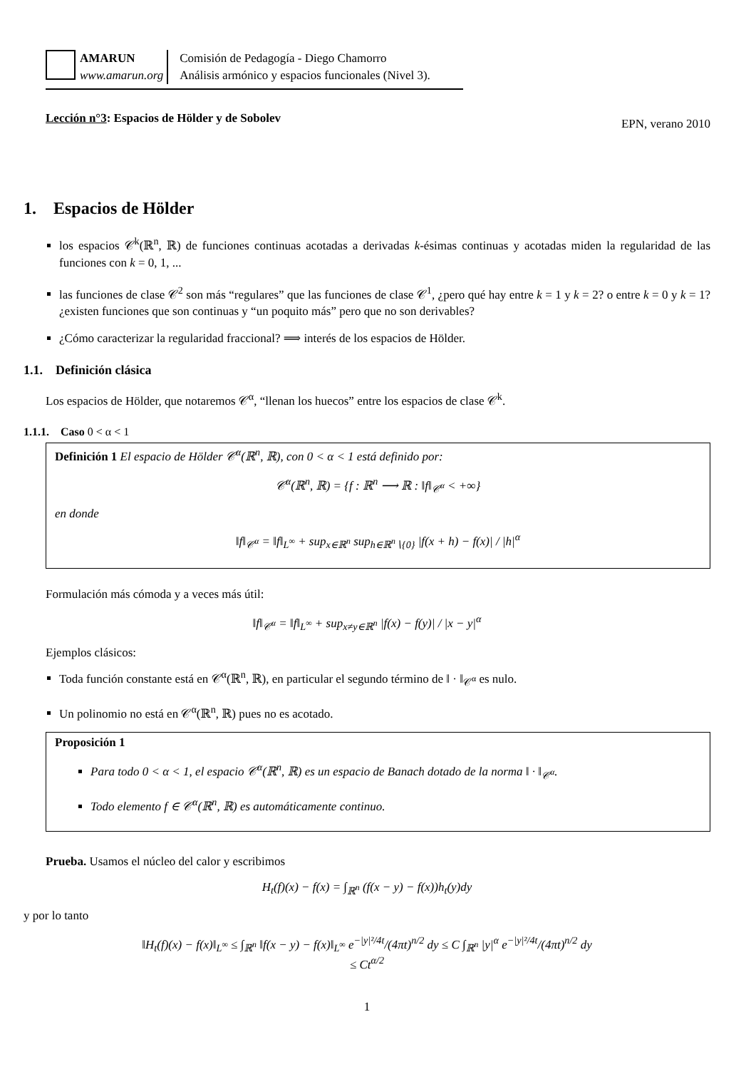AMARUN
www.amarun.org
Comisión de Pedagogía - Diego Chamorro
Análisis armónico y espacios funcionales (Nivel 3).
Lección n°3: Espacios de Hölder y de Sobolev EPN, verano 2010
1. Espacios de Hölder
los espacios 𝒞<sup>k</sup>(ℝ<sup>n</sup>, ℝ) de funciones continuas acotadas a derivadas k-ésimas continuas y acotadas miden la regularidad de las funciones con k = 0, 1, ...
las funciones de clase 𝒞<sup>2</sup> son más “regulares” que las funciones de clase 𝒞<sup>1</sup>, ¿pero qué hay entre k = 1 y k = 2? o entre k = 0 y k = 1? ¿existen funciones que son continuas y “un poquito más” pero que no son derivables?
¿Cómo caracterizar la regularidad fraccional? ⟹ interés de los espacios de Hölder.
1.1. Definición clásica
Los espacios de Hölder, que notaremos 𝒞<sup>α</sup>, “llenan los huecos” entre los espacios de clase 𝒞<sup>k</sup>.
1.1.1. Caso 0 < α < 1
Definición 1 El espacio de Hölder 𝒞<sup>α</sup>(ℝ<sup>n</sup>, ℝ), con 0 < α < 1 está definido por:
𝒞<sup>α</sup>(ℝ<sup>n</sup>, ℝ) = {f : ℝ<sup>n</sup> ⟶ ℝ : ‖f‖<sub>𝒞<sup>α</sup></sub> < +∞}
en donde
‖f‖<sub>𝒞<sup>α</sup></sub> = ‖f‖<sub>L<sup>∞</sup></sub> + sup<sub>x∈ℝ<sup>n</sup></sub> sup<sub>h∈ℝ<sup>n</sup>∖{0}</sub> |f(x + h) − f(x)| / |h|<sup>α</sup>
Formulación más cómoda y a veces más útil:
‖f‖<sub>𝒞<sup>α</sup></sub> = ‖f‖<sub>L<sup>∞</sup></sub> + sup<sub>x≠y∈ℝ<sup>n</sup></sub> |f(x) − f(y)| / |x − y|<sup>α</sup>
Ejemplos clásicos:
Toda función constante está en 𝒞<sup>α</sup>(ℝ<sup>n</sup>, ℝ), en particular el segundo término de ‖ · ‖<sub>𝒞<sup>α</sup></sub> es nulo.
Un polinomio no está en 𝒞<sup>α</sup>(ℝ<sup>n</sup>, ℝ) pues no es acotado.
Proposición 1
Para todo 0 < α < 1, el espacio 𝒞<sup>α</sup>(ℝ<sup>n</sup>, ℝ) es un espacio de Banach dotado de la norma ‖ · ‖<sub>𝒞<sup>α</sup></sub>.
Todo elemento f ∈ 𝒞<sup>α</sup>(ℝ<sup>n</sup>, ℝ) es automáticamente continuo.
Prueba. Usamos el núcleo del calor y escribimos
H<sub>t</sub>(f)(x) − f(x) = ∫<sub>ℝ<sup>n</sup></sub> (f(x − y) − f(x))h<sub>t</sub>(y)dy
y por lo tanto
‖H<sub>t</sub>(f)(x) − f(x)‖<sub>L<sup>∞</sup></sub> ≤ ∫<sub>ℝ<sup>n</sup></sub> ‖f(x − y) − f(x)‖<sub>L<sup>∞</sup></sub> e<sup>−|y|²/4t</sup>/(4πt)<sup>n/2</sup> dy ≤ C ∫<sub>ℝ<sup>n</sup></sub> |y|<sup>α</sup> e<sup>−|y|²/4t</sup>/(4πt)<sup>n/2</sup> dy
≤ Ct<sup>α/2</sup>
1